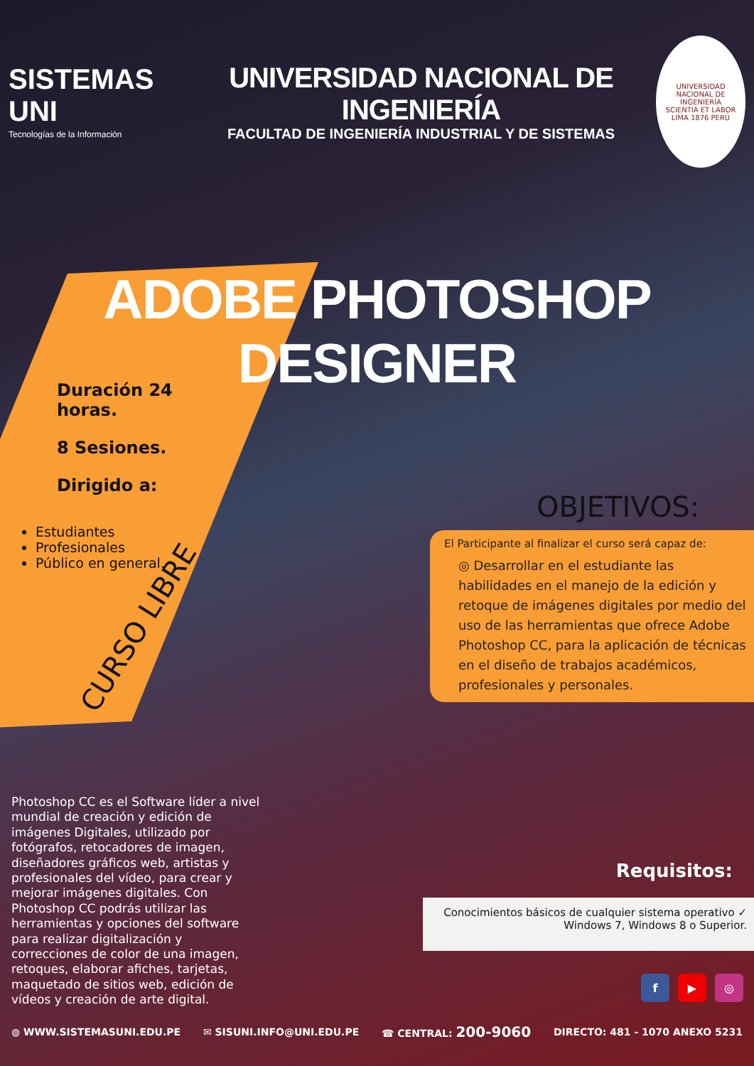SISTEMAS UNI
Tecnologías de la Información
UNIVERSIDAD NACIONAL DE INGENIERÍA
FACULTAD DE INGENIERÍA INDUSTRIAL Y DE SISTEMAS
UNIVERSIDAD NACIONAL DE INGENIERÍA
SCIENTIA ET LABOR
LIMA 1876 PERÚ
ADOBE PHOTOSHOP
DESIGNER
Duración 24 horas.
8 Sesiones.
Dirigido a:
Estudiantes
Profesionales
Público en general.
CURSO LIBRE
OBJETIVOS:
El Participante al finalizar el curso será capaz de:
◎ Desarrollar en el estudiante las habilidades en el manejo de la edición y retoque de imágenes digitales por medio del uso de las herramientas que ofrece Adobe Photoshop CC, para la aplicación de técnicas en el diseño de trabajos académicos, profesionales y personales.
Photoshop CC es el Software líder a nivel mundial de creación y edición de imágenes Digitales, utilizado por fotógrafos, retocadores de imagen, diseñadores gráficos web, artistas y profesionales del vídeo, para crear y mejorar imágenes digitales. Con Photoshop CC podrás utilizar las herramientas y opciones del software para realizar digitalización y correcciones de color de una imagen, retoques, elaborar afiches, tarjetas, maquetado de sitios web, edición de vídeos y creación de arte digital.
Requisitos:
Conocimientos básicos de cualquier sistema operativo ✓
Windows 7, Windows 8 o Superior.
f ▶ ◎
◍ WWW.SISTEMASUNI.EDU.PE ✉ SISUNI.INFO@UNI.EDU.PE ☎ CENTRAL: 200-9060 DIRECTO: 481 - 1070 ANEXO 5231